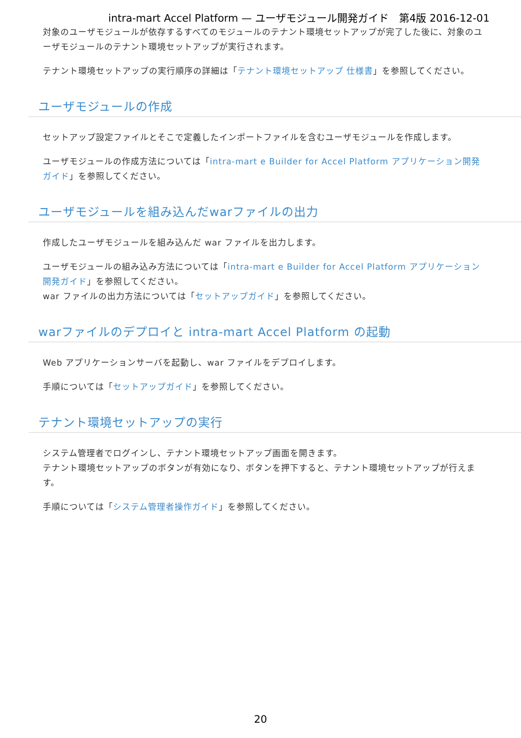intra-mart Accel Platform — ユーザモジュール開発ガイド　第4版 2016-12-01
対象のユーザモジュールが依存するすべてのモジュールのテナント環境セットアップが完了した後に、対象のユーザモジュールのテナント環境セットアップが実行されます。
テナント環境セットアップの実行順序の詳細は「テナント環境セットアップ 仕様書」を参照してください。
ユーザモジュールの作成
セットアップ設定ファイルとそこで定義したインポートファイルを含むユーザモジュールを作成します。
ユーザモジュールの作成方法については「intra-mart e Builder for Accel Platform アプリケーション開発ガイド」を参照してください。
ユーザモジュールを組み込んだwarファイルの出力
作成したユーザモジュールを組み込んだ war ファイルを出力します。
ユーザモジュールの組み込み方法については「intra-mart e Builder for Accel Platform アプリケーション開発ガイド」を参照してください。
war ファイルの出力方法については「セットアップガイド」を参照してください。
warファイルのデプロイと intra-mart Accel Platform の起動
Web アプリケーションサーバを起動し、war ファイルをデプロイします。
手順については「セットアップガイド」を参照してください。
テナント環境セットアップの実行
システム管理者でログインし、テナント環境セットアップ画面を開きます。
テナント環境セットアップのボタンが有効になり、ボタンを押下すると、テナント環境セットアップが行えます。
手順については「システム管理者操作ガイド」を参照してください。
20